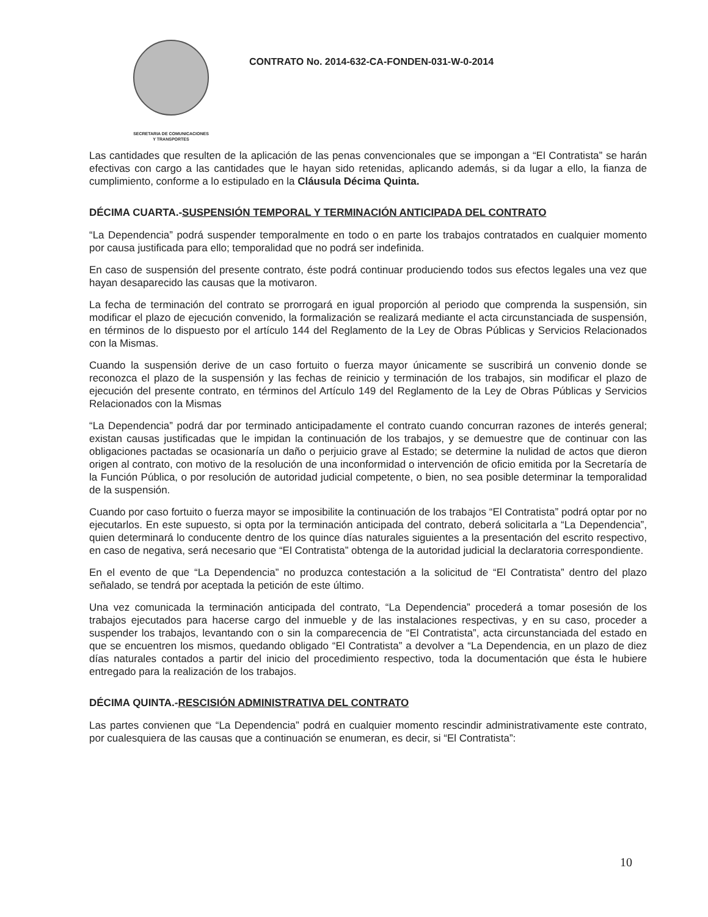SECRETARIA DE COMUNICACIONES
Y TRANSPORTES
CONTRATO No. 2014-632-CA-FONDEN-031-W-0-2014
Las cantidades que resulten de la aplicación de las penas convencionales que se impongan a “El Contratista” se harán efectivas con cargo a las cantidades que le hayan sido retenidas, aplicando además, si da lugar a ello, la fianza de cumplimiento, conforme a lo estipulado en la Cláusula Décima Quinta.
DÉCIMA CUARTA.-SUSPENSIÓN TEMPORAL Y TERMINACIÓN ANTICIPADA DEL CONTRATO
“La Dependencia” podrá suspender temporalmente en todo o en parte los trabajos contratados en cualquier momento por causa justificada para ello; temporalidad que no podrá ser indefinida.
En caso de suspensión del presente contrato, éste podrá continuar produciendo todos sus efectos legales una vez que hayan desaparecido las causas que la motivaron.
La fecha de terminación del contrato se prorrogará en igual proporción al periodo que comprenda la suspensión, sin modificar el plazo de ejecución convenido, la formalización se realizará mediante el acta circunstanciada de suspensión, en términos de lo dispuesto por el artículo 144 del Reglamento de la Ley de Obras Públicas y Servicios Relacionados con la Mismas.
Cuando la suspensión derive de un caso fortuito o fuerza mayor únicamente se suscribirá un convenio donde se reconozca el plazo de la suspensión y las fechas de reinicio y terminación de los trabajos, sin modificar el plazo de ejecución del presente contrato, en términos del Artículo 149 del Reglamento de la Ley de Obras Públicas y Servicios Relacionados con la Mismas
“La Dependencia” podrá dar por terminado anticipadamente el contrato cuando concurran razones de interés general; existan causas justificadas que le impidan la continuación de los trabajos, y se demuestre que de continuar con las obligaciones pactadas se ocasionaría un daño o perjuicio grave al Estado; se determine la nulidad de actos que dieron origen al contrato, con motivo de la resolución de una inconformidad o intervención de oficio emitida por la Secretaría de la Función Pública, o por resolución de autoridad judicial competente, o bien, no sea posible determinar la temporalidad de la suspensión.
Cuando por caso fortuito o fuerza mayor se imposibilite la continuación de los trabajos “El Contratista” podrá optar por no ejecutarlos. En este supuesto, si opta por la terminación anticipada del contrato, deberá solicitarla a “La Dependencia”, quien determinará lo conducente dentro de los quince días naturales siguientes a la presentación del escrito respectivo, en caso de negativa, será necesario que “El Contratista” obtenga de la autoridad judicial la declaratoria correspondiente.
En el evento de que “La Dependencia” no produzca contestación a la solicitud de “El Contratista” dentro del plazo señalado, se tendrá por aceptada la petición de este último.
Una vez comunicada la terminación anticipada del contrato, “La Dependencia” procederá a tomar posesión de los trabajos ejecutados para hacerse cargo del inmueble y de las instalaciones respectivas, y en su caso, proceder a suspender los trabajos, levantando con o sin la comparecencia de “El Contratista”, acta circunstanciada del estado en que se encuentren los mismos, quedando obligado “El Contratista” a devolver a “La Dependencia, en un plazo de diez días naturales contados a partir del inicio del procedimiento respectivo, toda la documentación que ésta le hubiere entregado para la realización de los trabajos.
DÉCIMA QUINTA.-RESCISIÓN ADMINISTRATIVA DEL CONTRATO
Las partes convienen que “La Dependencia” podrá en cualquier momento rescindir administrativamente este contrato, por cualesquiera de las causas que a continuación se enumeran, es decir, si “El Contratista”:
10